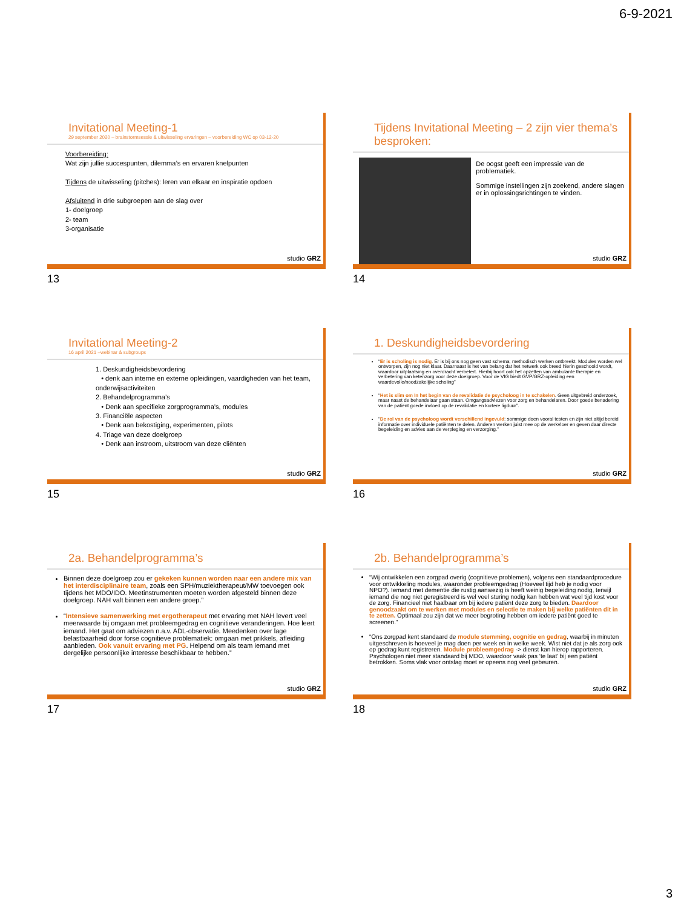6-9-2021
Invitational Meeting-1
29 september 2020 – brainstormsessie & uitwisseling ervaringen – voorbereiding WC op 03-12-20
Voorbereiding:
Wat zijn jullie succespunten, dilemma’s en ervaren knelpunten
Tijdens de uitwisseling (pitches): leren van elkaar en inspiratie opdoen
Afsluitend in drie subgroepen aan de slag over
1- doelgroep
2- team
3-organisatie
studio GRZ
13
Tijdens Invitational Meeting – 2 zijn vier thema’s besproken:
De oogst geeft een impressie van de problematiek.
Sommige instellingen zijn zoekend, andere slagen er in oplossingsrichtingen te vinden.
studio GRZ
14
Invitational Meeting-2
16 april 2021 –webinar & subgroups
1. Deskundigheidsbevordering
• denk aan interne en externe opleidingen, vaardigheden van het team, onderwijsactiviteiten
2. Behandelprogramma’s
• Denk aan specifieke zorgprogramma’s, modules
3. Financiële aspecten
• Denk aan bekostiging, experimenten, pilots
4. Triage van deze doelgroep
• Denk aan instroom, uitstroom van deze cliënten
studio GRZ
15
1. Deskundigheidsbevordering
“Er is scholing is nodig. Er is bij ons nog geen vast schema; methodisch werken ontbreekt. Modules worden wel ontworpen, zijn nog niet klaar. Daarnaast is het van belang dat het netwerk ook breed hierin geschoold wordt, waardoor uitplaatsing en overdracht verbetert. Hierbij hoort ook het opzetten van ambulante therapie en verbetering van ketenzorg voor deze doelgroep. Voor de VIG biedt GVP/GRZ-opleiding een waardevolle/noodzakelijke scholing”
“Het is slim om In het begin van de revalidatie de psycholoog in te schakelen. Geen uitgebreid onderzoek, maar naast de behandelaar gaan staan. Omgangsadviezen voor zorg en behandelaren. Door goede benadering van de patiënt goede invloed op de revalidatie en kortere ligduur”.
“De rol van de psycholoog wordt verschillend ingevuld: sommige doen vooral testen en zijn niet altijd bereid informatie over individuele patiënten te delen. Anderen werken juist mee op de werkvloer en geven daar directe begeleiding en advies aan de verpleging en verzorging.”
studio GRZ
16
2a. Behandelprogramma’s
Binnen deze doelgroep zou er gekeken kunnen worden naar een andere mix van het interdisciplinaire team, zoals een SPH/muziektherapeut/MW toevoegen ook tijdens het MDO/IDO. Meetinstrumenten moeten worden afgesteld binnen deze doelgroep. NAH valt binnen een andere groep.”
“Intensieve samenwerking met ergotherapeut met ervaring met NAH levert veel meerwaarde bij omgaan met probleemgedrag en cognitieve veranderingen. Hoe leert iemand. Het gaat om adviezen n.a.v. ADL-observatie. Meedenken over lage belastbaarheid door forse cognitieve problematiek: omgaan met prikkels, afleiding aanbieden. Ook vanuit ervaring met PG. Helpend om als team iemand met dergelijke persoonlijke interesse beschikbaar te hebben.”
studio GRZ
17
2b. Behandelprogramma’s
“Wij ontwikkelen een zorgpad overig (cognitieve problemen), volgens een standaardprocedure voor ontwikkeling modules, waaronder probleemgedrag (Hoeveel tijd heb je nodig voor NPO?). Iemand met dementie die rustig aanwezig is heeft weinig begeleiding nodig, terwijl iemand die nog niet geregistreerd is wel veel sturing nodig kan hebben wat veel tijd kost voor de zorg. Financieel niet haalbaar om bij iedere patiënt deze zorg te bieden. Daardoor genoodzaakt om te werken met modules en selectie te maken bij welke patiënten dit in te zetten. Optimaal zou zijn dat we meer begroting hebben om iedere patiënt goed te screenen.”
“Ons zorgpad kent standaard de module stemming, cognitie en gedrag, waarbij in minuten uitgeschreven is hoeveel je mag doen per week en in welke week. Wist niet dat je als zorg ook op gedrag kunt registreren. Module probleemgedrag -> dienst kan hierop rapporteren. Psychologen niet meer standaard bij MDO, waardoor vaak pas ‘te laat’ bij een patiënt betrokken. Soms vlak voor ontslag moet er opeens nog veel gebeuren.
studio GRZ
18
3